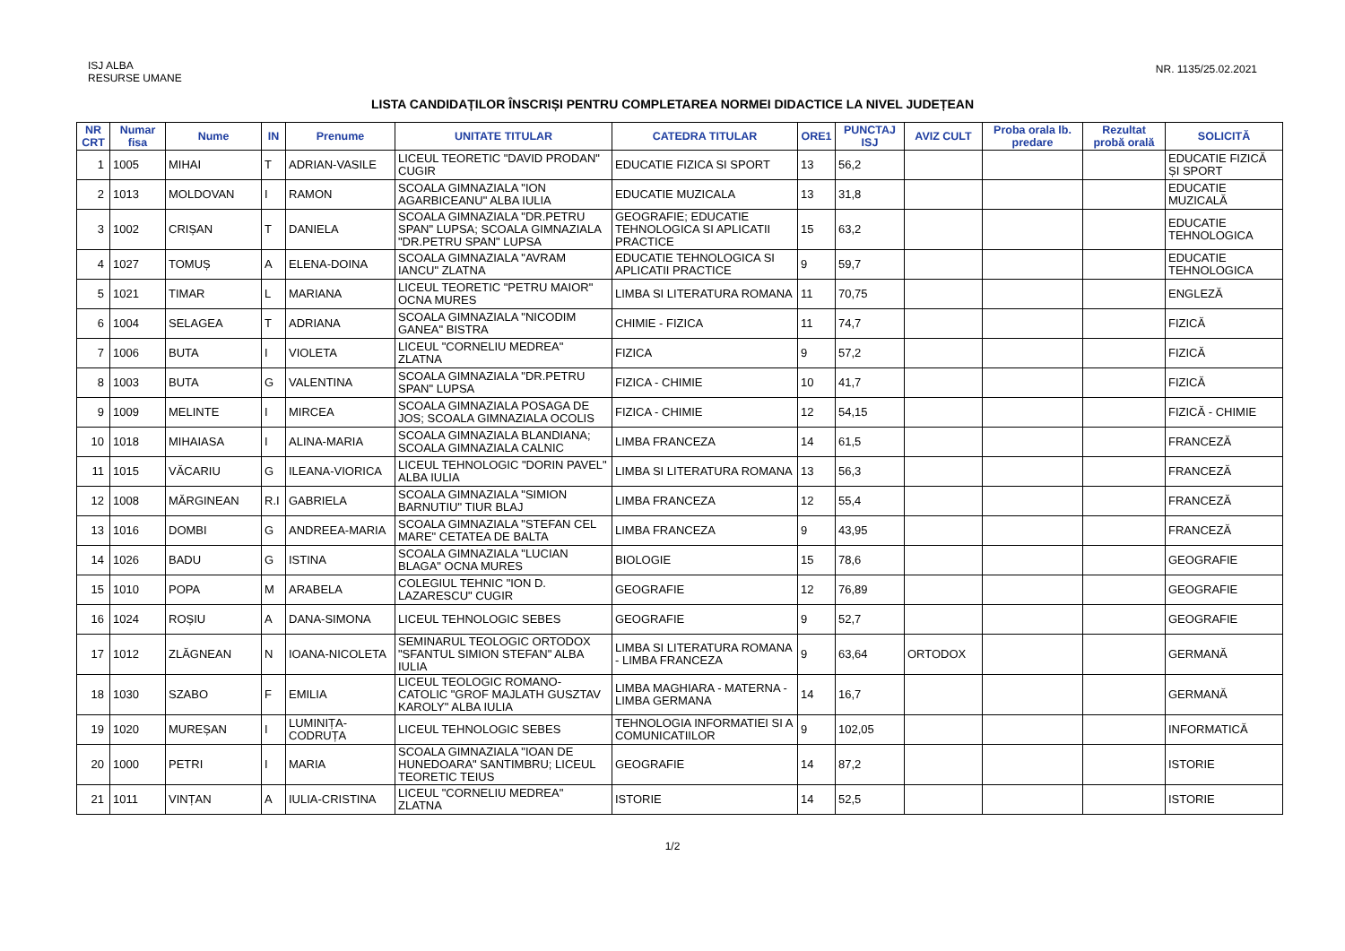ISJ ALBA
RESURSE UMANE
NR. 1135/25.02.2021
LISTA CANDIDAȚILOR ÎNSCRIȘI PENTRU COMPLETAREA NORMEI DIDACTICE LA NIVEL JUDEȚEAN
| NR CRT | Numar fisa | Nume | IN | Prenume | UNITATE TITULAR | CATEDRA TITULAR | ORE1 | PUNCTAJ ISJ | AVIZ CULT | Proba orala lb. predare | Rezultat probă orală | SOLICITĂ |
| --- | --- | --- | --- | --- | --- | --- | --- | --- | --- | --- | --- | --- |
| 1 | 1005 | MIHAI | T | ADRIAN-VASILE | LICEUL TEORETIC "DAVID PRODAN" CUGIR | EDUCATIE FIZICA SI SPORT | 13 | 56,2 | | | | EDUCATIE FIZICĂ ȘI SPORT |
| 2 | 1013 | MOLDOVAN | I | RAMON | SCOALA GIMNAZIALA "ION AGARBICEANU" ALBA IULIA | EDUCATIE MUZICALA | 13 | 31,8 | | | | EDUCATIE MUZICALĂ |
| 3 | 1002 | CRIȘAN | T | DANIELA | SCOALA GIMNAZIALA "DR.PETRU SPAN" LUPSA; SCOALA GIMNAZIALA "DR.PETRU SPAN" LUPSA | GEOGRAFIE; EDUCATIE TEHNOLOGICA SI APLICATII PRACTICE | 15 | 63,2 | | | | EDUCATIE TEHNOLOGICA |
| 4 | 1027 | TOMUȘ | A | ELENA-DOINA | SCOALA GIMNAZIALA "AVRAM IANCU" ZLATNA | EDUCATIE TEHNOLOGICA SI APLICATII PRACTICE | 9 | 59,7 | | | | EDUCATIE TEHNOLOGICA |
| 5 | 1021 | TIMAR | L | MARIANA | LICEUL TEORETIC "PETRU MAIOR" OCNA MURES | LIMBA SI LITERATURA ROMANA | 11 | 70,75 | | | | ENGLEZĂ |
| 6 | 1004 | SELAGEA | T | ADRIANA | SCOALA GIMNAZIALA "NICODIM GANEA" BISTRA | CHIMIE - FIZICA | 11 | 74,7 | | | | FIZICĂ |
| 7 | 1006 | BUTA | I | VIOLETA | LICEUL "CORNELIU MEDREA" ZLATNA | FIZICA | 9 | 57,2 | | | | FIZICĂ |
| 8 | 1003 | BUTA | G | VALENTINA | SCOALA GIMNAZIALA "DR.PETRU SPAN" LUPSA | FIZICA - CHIMIE | 10 | 41,7 | | | | FIZICĂ |
| 9 | 1009 | MELINTE | I | MIRCEA | SCOALA GIMNAZIALA POSAGA DE JOS; SCOALA GIMNAZIALA OCOLIS | FIZICA - CHIMIE | 12 | 54,15 | | | | FIZICĂ - CHIMIE |
| 10 | 1018 | MIHAIASA | I | ALINA-MARIA | SCOALA GIMNAZIALA BLANDIANA; SCOALA GIMNAZIALA CALNIC | LIMBA FRANCEZA | 14 | 61,5 | | | | FRANCEZĂ |
| 11 | 1015 | VĂCARIU | G | ILEANA-VIORICA | LICEUL TEHNOLOGIC "DORIN PAVEL" ALBA IULIA | LIMBA SI LITERATURA ROMANA | 13 | 56,3 | | | | FRANCEZĂ |
| 12 | 1008 | MĂRGINEAN | R.I | GABRIELA | SCOALA GIMNAZIALA "SIMION BARNUTIU" TIUR BLAJ | LIMBA FRANCEZA | 12 | 55,4 | | | | FRANCEZĂ |
| 13 | 1016 | DOMBI | G | ANDREEA-MARIA | SCOALA GIMNAZIALA "STEFAN CEL MARE" CETATEA DE BALTA | LIMBA FRANCEZA | 9 | 43,95 | | | | FRANCEZĂ |
| 14 | 1026 | BADU | G | ISTINA | SCOALA GIMNAZIALA "LUCIAN BLAGA" OCNA MURES | BIOLOGIE | 15 | 78,6 | | | | GEOGRAFIE |
| 15 | 1010 | POPA | M | ARABELA | COLEGIUL TEHNIC "ION D. LAZARESCU" CUGIR | GEOGRAFIE | 12 | 76,89 | | | | GEOGRAFIE |
| 16 | 1024 | ROȘIU | A | DANA-SIMONA | LICEUL TEHNOLOGIC SEBES | GEOGRAFIE | 9 | 52,7 | | | | GEOGRAFIE |
| 17 | 1012 | ZLĂGNEAN | N | IOANA-NICOLETA | SEMINARUL TEOLOGIC ORTODOX "SFANTUL SIMION STEFAN" ALBA IULIA | LIMBA SI LITERATURA ROMANA - LIMBA FRANCEZA | 9 | 63,64 | ORTODOX | | | GERMANĂ |
| 18 | 1030 | SZABO | F | EMILIA | LICEUL TEOLOGIC ROMANO-CATOLIC "GROF MAJLATH GUSZTAV KAROLY" ALBA IULIA | LIMBA MAGHIARA - MATERNA - LIMBA GERMANA | 14 | 16,7 | | | | GERMANĂ |
| 19 | 1020 | MUREȘAN | I | LUMINIȚA-CODRUȚA | LICEUL TEHNOLOGIC SEBES | TEHNOLOGIA INFORMATIEI SI A COMUNICATIILOR | 9 | 102,05 | | | | INFORMATICĂ |
| 20 | 1000 | PETRI | I | MARIA | SCOALA GIMNAZIALA "IOAN DE HUNEDOARA" SANTIMBRU; LICEUL TEORETIC TEIUS | GEOGRAFIE | 14 | 87,2 | | | | ISTORIE |
| 21 | 1011 | VINȚAN | A | IULIA-CRISTINA | LICEUL "CORNELIU MEDREA" ZLATNA | ISTORIE | 14 | 52,5 | | | | ISTORIE |
1/2